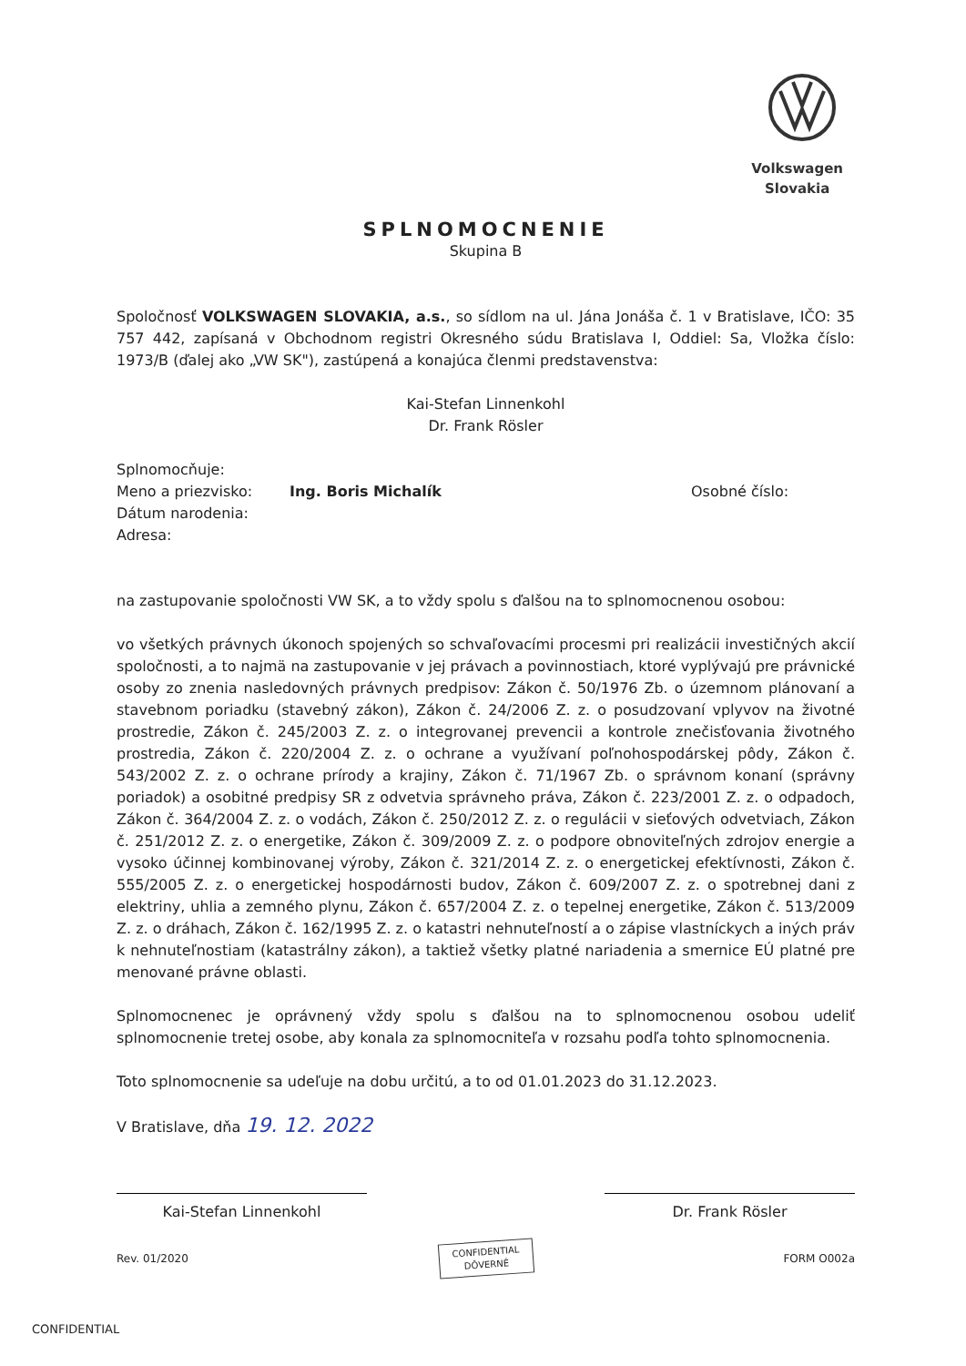Volkswagen
Slovakia
SPLNOMOCNENIE
Skupina B
Spoločnosť VOLKSWAGEN SLOVAKIA, a.s., so sídlom na ul. Jána Jonáša č. 1 v Bratislave, IČO: 35 757 442, zapísaná v Obchodnom registri Okresného súdu Bratislava I, Oddiel: Sa, Vložka číslo: 1973/B (ďalej ako „VW SK"), zastúpená a konajúca členmi predstavenstva:
Kai-Stefan Linnenkohl
Dr. Frank Rösler
Splnomocňuje:
Meno a priezvisko: Ing. Boris Michalík Osobné číslo:
Dátum narodenia:
Adresa:
na zastupovanie spoločnosti VW SK, a to vždy spolu s ďalšou na to splnomocnenou osobou:
vo všetkých právnych úkonoch spojených so schvaľovacími procesmi pri realizácii investičných akcií spoločnosti, a to najmä na zastupovanie v jej právach a povinnostiach, ktoré vyplývajú pre právnické osoby zo znenia nasledovných právnych predpisov: Zákon č. 50/1976 Zb. o územnom plánovaní a stavebnom poriadku (stavebný zákon), Zákon č. 24/2006 Z. z. o posudzovaní vplyvov na životné prostredie, Zákon č. 245/2003 Z. z. o integrovanej prevencii a kontrole znečisťovania životného prostredia, Zákon č. 220/2004 Z. z. o ochrane a využívaní poľnohospodárskej pôdy, Zákon č. 543/2002 Z. z. o ochrane prírody a krajiny, Zákon č. 71/1967 Zb. o správnom konaní (správny poriadok) a osobitné predpisy SR z odvetvia správneho práva, Zákon č. 223/2001 Z. z. o odpadoch, Zákon č. 364/2004 Z. z. o vodách, Zákon č. 250/2012 Z. z. o regulácii v sieťových odvetviach, Zákon č. 251/2012 Z. z. o energetike, Zákon č. 309/2009 Z. z. o podpore obnoviteľných zdrojov energie a vysoko účinnej kombinovanej výroby, Zákon č. 321/2014 Z. z. o energetickej efektívnosti, Zákon č. 555/2005 Z. z. o energetickej hospodárnosti budov, Zákon č. 609/2007 Z. z. o spotrebnej dani z elektriny, uhlia a zemného plynu, Zákon č. 657/2004 Z. z. o tepelnej energetike, Zákon č. 513/2009 Z. z. o dráhach, Zákon č. 162/1995 Z. z. o katastri nehnuteľností a o zápise vlastníckych a iných práv k nehnuteľnostiam (katastrálny zákon), a taktiež všetky platné nariadenia a smernice EÚ platné pre menované právne oblasti.
Splnomocnenec je oprávnený vždy spolu s ďalšou na to splnomocnenou osobou udeliť splnomocnenie tretej osobe, aby konala za splnomocniteľa v rozsahu podľa tohto splnomocnenia.
Toto splnomocnenie sa udeľuje na dobu určitú, a to od 01.01.2023 do 31.12.2023.
V Bratislave, dňa 19. 12. 2022
Kai-Stefan Linnenkohl Dr. Frank Rösler
Rev. 01/2020 CONFIDENTIAL
DÔVERNÉ FORM O002a
CONFIDENTIAL